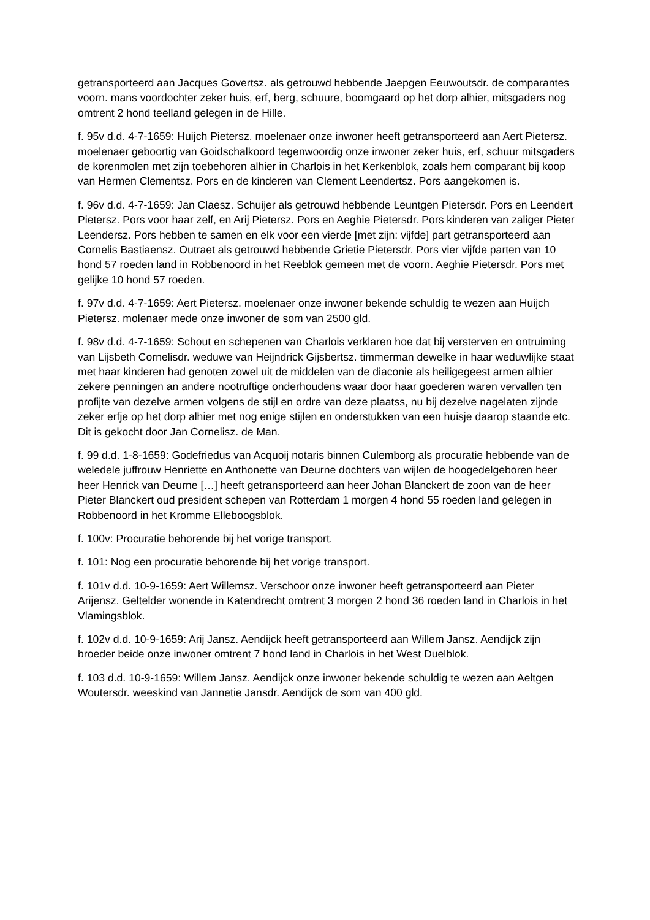getransporteerd aan Jacques Govertsz. als getrouwd hebbende Jaepgen Eeuwoutsdr. de comparantes voorn. mans voordochter zeker huis, erf, berg, schuure, boomgaard op het dorp alhier, mitsgaders nog omtrent 2 hond teelland gelegen in de Hille.
f. 95v d.d. 4-7-1659: Huijch Pietersz. moelenaer onze inwoner heeft getransporteerd aan Aert Pietersz. moelenaer geboortig van Goidschalkoord tegenwoordig onze inwoner zeker huis, erf, schuur mitsgaders de korenmolen met zijn toebehoren alhier in Charlois in het Kerkenblok, zoals hem comparant bij koop van Hermen Clementsz. Pors en de kinderen van Clement Leendertsz. Pors aangekomen is.
f. 96v d.d. 4-7-1659: Jan Claesz. Schuijer als getrouwd hebbende Leuntgen Pietersdr. Pors en Leendert Pietersz. Pors voor haar zelf, en Arij Pietersz. Pors en Aeghie Pietersdr. Pors kinderen van zaliger Pieter Leendersz. Pors hebben te samen en elk voor een vierde [met zijn: vijfde] part getransporteerd aan Cornelis Bastiaensz. Outraet als getrouwd hebbende Grietie Pietersdr. Pors vier vijfde parten van 10 hond 57 roeden land in Robbenoord in het Reeblok gemeen met de voorn. Aeghie Pietersdr. Pors met gelijke 10 hond 57 roeden.
f. 97v d.d. 4-7-1659: Aert Pietersz. moelenaer onze inwoner bekende schuldig te wezen aan Huijch Pietersz. molenaer mede onze inwoner de som van 2500 gld.
f. 98v d.d. 4-7-1659: Schout en schepenen van Charlois verklaren hoe dat bij versterven en ontruiming van Lijsbeth Cornelisdr. weduwe van Heijndrick Gijsbertsz. timmerman dewelke in haar weduwlijke staat met haar kinderen had genoten zowel uit de middelen van de diaconie als heiligegeest armen alhier zekere penningen an andere nootruftige onderhoudens waar door haar goederen waren vervallen ten profijte van dezelve armen volgens de stijl en ordre van deze plaatss, nu bij dezelve nagelaten zijnde zeker erfje op het dorp alhier met nog enige stijlen en onderstukken van een huisje daarop staande etc. Dit is gekocht door Jan Cornelisz. de Man.
f. 99 d.d. 1-8-1659: Godefriedus van Acquoij notaris binnen Culemborg als procuratie hebbende van de weledele juffrouw Henriette en Anthonette van Deurne dochters van wijlen de hoogedelgeboren heer heer Henrick van Deurne […] heeft getransporteerd aan heer Johan Blanckert de zoon van de heer Pieter Blanckert oud president schepen van Rotterdam 1 morgen 4 hond 55 roeden land gelegen in Robbenoord in het Kromme Elleboogsblok.
f. 100v: Procuratie behorende bij het vorige transport.
f. 101: Nog een procuratie behorende bij het vorige transport.
f. 101v d.d. 10-9-1659: Aert Willemsz. Verschoor onze inwoner heeft getransporteerd aan Pieter Arijensz. Geltelder wonende in Katendrecht omtrent 3 morgen 2 hond 36 roeden land in Charlois in het Vlamingsblok.
f. 102v d.d. 10-9-1659: Arij Jansz. Aendijck heeft getransporteerd aan Willem Jansz. Aendijck zijn broeder beide onze inwoner omtrent 7 hond land in Charlois in het West Duelblok.
f. 103 d.d. 10-9-1659: Willem Jansz. Aendijck onze inwoner bekende schuldig te wezen aan Aeltgen Woutersdr. weeskind van Jannetie Jansdr. Aendijck de som van 400 gld.